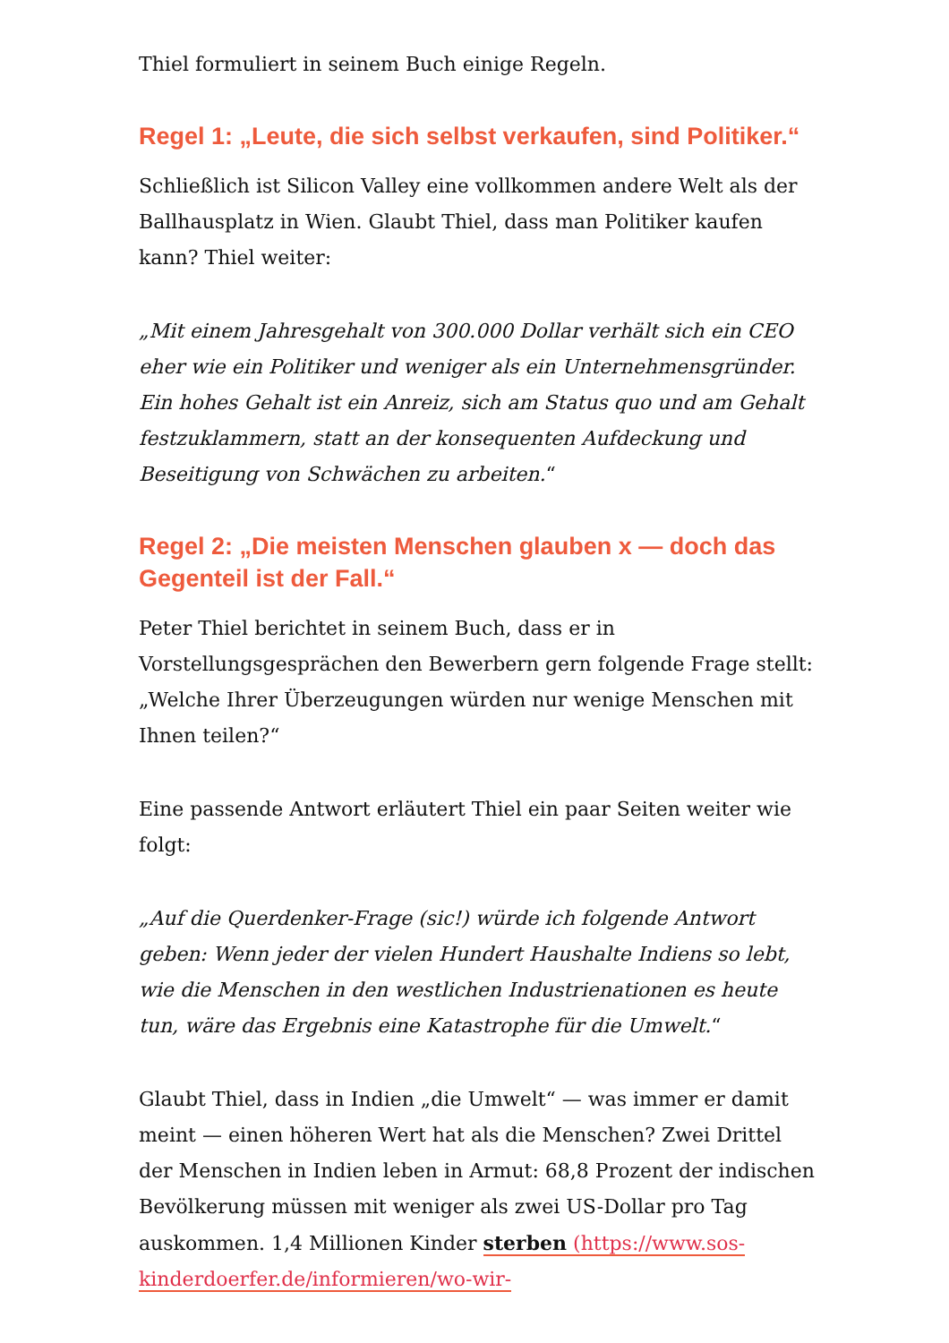Thiel formuliert in seinem Buch einige Regeln.
Regel 1: „Leute, die sich selbst verkaufen, sind Politiker.“
Schließlich ist Silicon Valley eine vollkommen andere Welt als der Ballhausplatz in Wien. Glaubt Thiel, dass man Politiker kaufen kann? Thiel weiter:
„Mit einem Jahresgehalt von 300.000 Dollar verhält sich ein CEO eher wie ein Politiker und weniger als ein Unternehmensgründer. Ein hohes Gehalt ist ein Anreiz, sich am Status quo und am Gehalt festzuklammern, statt an der konsequenten Aufdeckung und Beseitigung von Schwächen zu arbeiten.“
Regel 2: „Die meisten Menschen glauben x — doch das Gegenteil ist der Fall.“
Peter Thiel berichtet in seinem Buch, dass er in Vorstellungsgesprächen den Bewerbern gern folgende Frage stellt: „Welche Ihrer Überzeugungen würden nur wenige Menschen mit Ihnen teilen?“
Eine passende Antwort erläutert Thiel ein paar Seiten weiter wie folgt:
„Auf die Querdenker-Frage (sic!) würde ich folgende Antwort geben: Wenn jeder der vielen Hundert Haushalte Indiens so lebt, wie die Menschen in den westlichen Industrienationen es heute tun, wäre das Ergebnis eine Katastrophe für die Umwelt.“
Glaubt Thiel, dass in Indien „die Umwelt“ — was immer er damit meint — einen höheren Wert hat als die Menschen? Zwei Drittel der Menschen in Indien leben in Armut: 68,8 Prozent der indischen Bevölkerung müssen mit weniger als zwei US-Dollar pro Tag auskommen. 1,4 Millionen Kinder sterben (https://www.sos-kinderdoerfer.de/informieren/wo-wir-